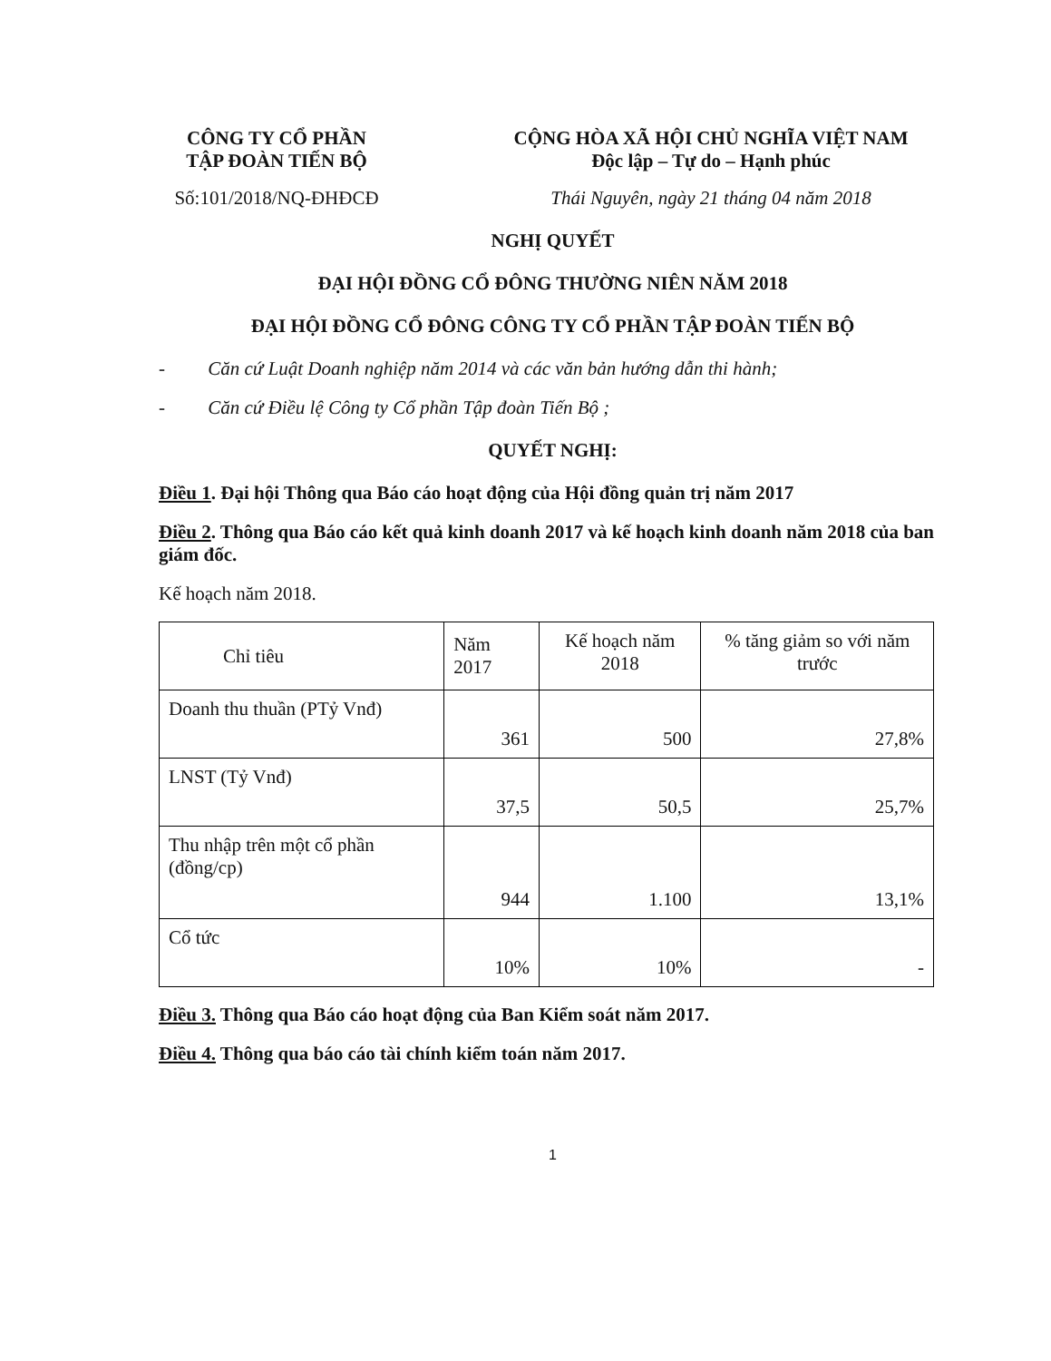CÔNG TY CỔ PHẦN
TẬP ĐOÀN TIẾN BỘ
Số:101/2018/NQ-ĐHĐCĐ
CỘNG HÒA XÃ HỘI CHỦ NGHĨA VIỆT NAM
Độc lập – Tự do – Hạnh phúc
Thái Nguyên, ngày 21 tháng 04 năm 2018
NGHỊ QUYẾT
ĐẠI HỘI ĐỒNG CỔ ĐÔNG THƯỜNG NIÊN NĂM 2018
ĐẠI HỘI ĐỒNG CỔ ĐÔNG CÔNG TY CỔ PHẦN TẬP ĐOÀN TIẾN BỘ
- Căn cứ Luật Doanh nghiệp năm 2014 và các văn bản hướng dẫn thi hành;
- Căn cứ Điều lệ Công ty Cổ phần Tập đoàn Tiến Bộ ;
QUYẾT NGHỊ:
Điều 1. Đại hội Thông qua Báo cáo hoạt động của Hội đồng quản trị năm 2017
Điều 2. Thông qua Báo cáo kết quả kinh doanh 2017 và kế hoạch kinh doanh năm 2018 của ban giám đốc.
Kế hoạch năm 2018.
| Chỉ tiêu | Năm 2017 | Kế hoạch năm 2018 | % tăng giảm so với năm trước |
| Doanh thu thuần (PTỷ Vnđ) | 361 | 500 | 27,8% |
| LNST (Tỷ Vnđ) | 37,5 | 50,5 | 25,7% |
| Thu nhập trên một cổ phần (đồng/cp) | 944 | 1.100 | 13,1% |
| Cổ tức | 10% | 10% | - |
Điều 3. Thông qua Báo cáo hoạt động của Ban Kiểm soát năm 2017.
Điều 4. Thông qua báo cáo tài chính kiểm toán năm 2017.
1